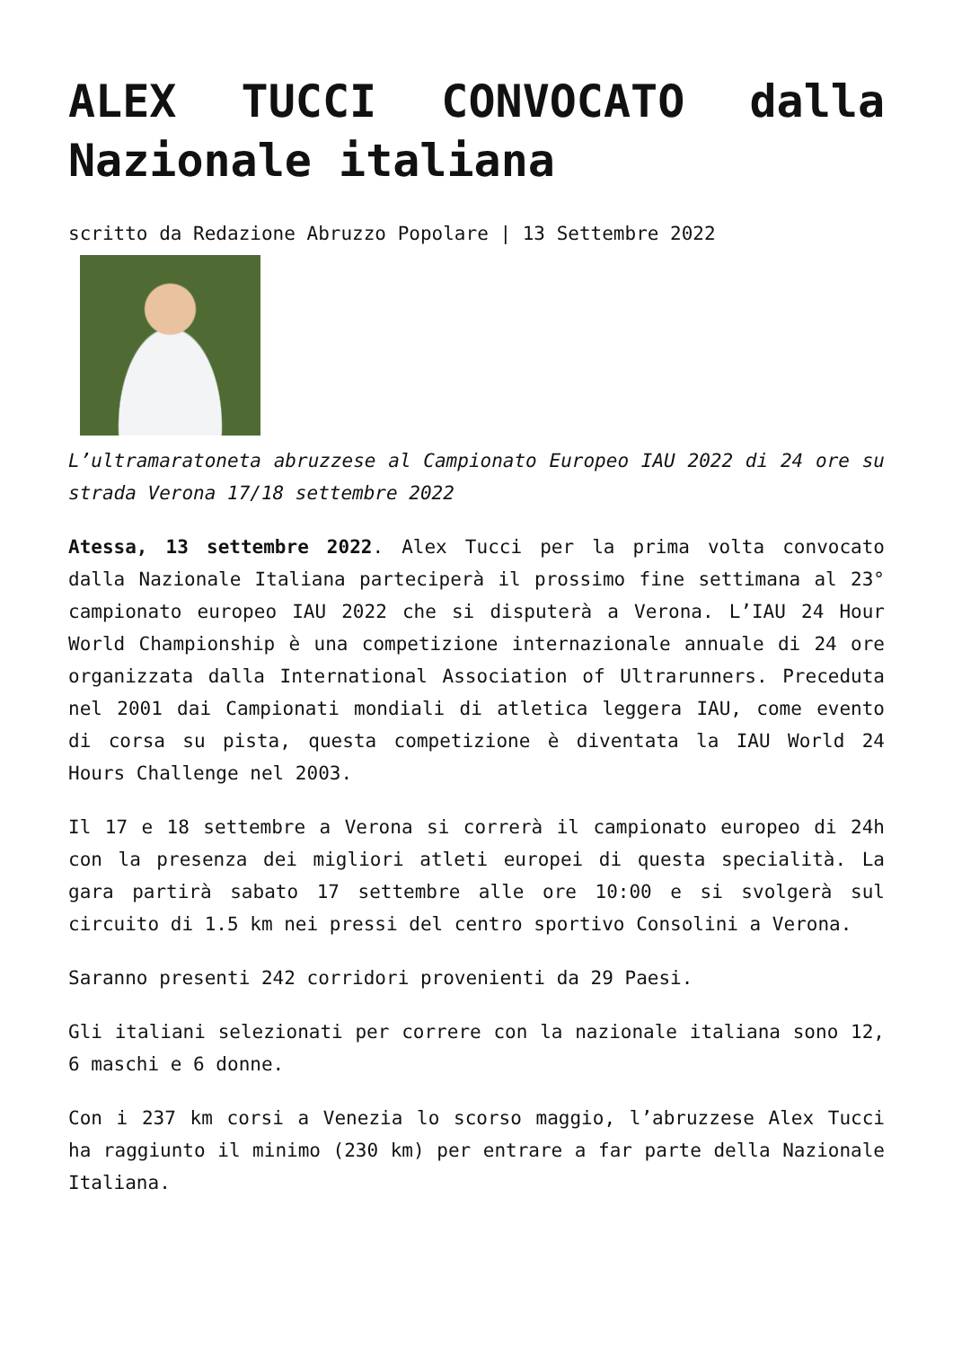ALEX TUCCI CONVOCATO dalla Nazionale italiana
scritto da Redazione Abruzzo Popolare | 13 Settembre 2022
L’ultramaratoneta abruzzese al Campionato Europeo IAU 2022 di 24 ore su strada Verona 17/18 settembre 2022
Atessa, 13 settembre 2022. Alex Tucci per la prima volta convocato dalla Nazionale Italiana parteciperà il prossimo fine settimana al 23° campionato europeo IAU 2022 che si disputerà a Verona. L’IAU 24 Hour World Championship è una competizione internazionale annuale di 24 ore organizzata dalla International Association of Ultrarunners. Preceduta nel 2001 dai Campionati mondiali di atletica leggera IAU, come evento di corsa su pista, questa competizione è diventata la IAU World 24 Hours Challenge nel 2003.
Il 17 e 18 settembre a Verona si correrà il campionato europeo di 24h con la presenza dei migliori atleti europei di questa specialità. La gara partirà sabato 17 settembre alle ore 10:00 e si svolgerà sul circuito di 1.5 km nei pressi del centro sportivo Consolini a Verona.
Saranno presenti 242 corridori provenienti da 29 Paesi.
Gli italiani selezionati per correre con la nazionale italiana sono 12, 6 maschi e 6 donne.
Con i 237 km corsi a Venezia lo scorso maggio, l’abruzzese Alex Tucci ha raggiunto il minimo (230 km) per entrare a far parte della Nazionale Italiana.